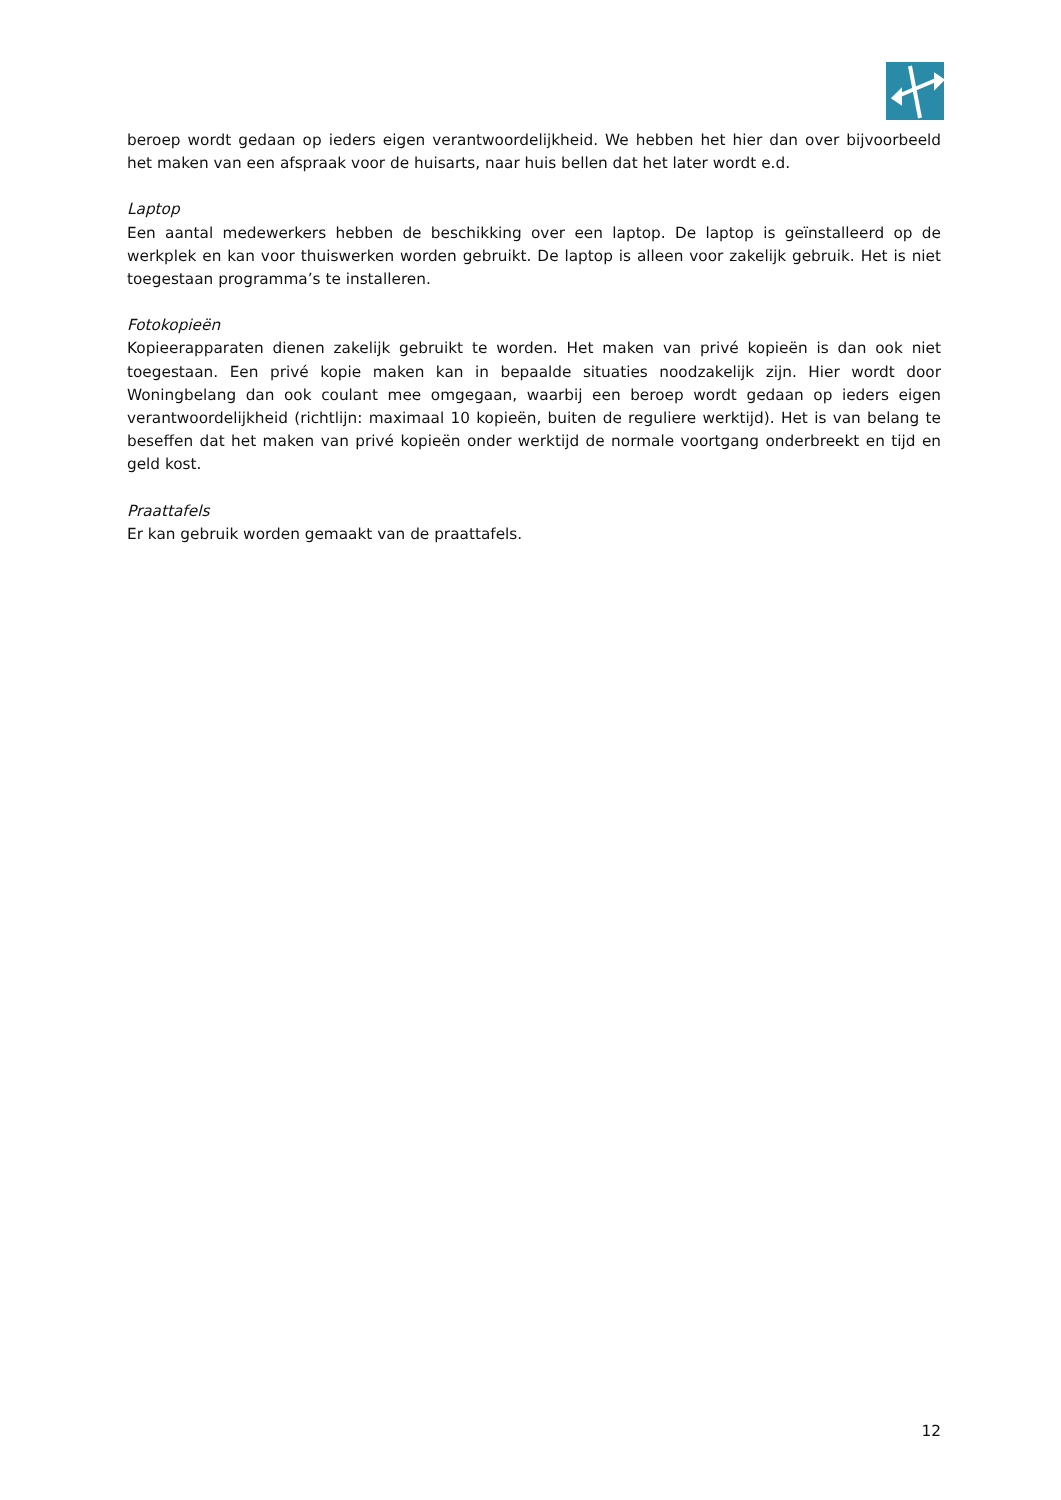beroep wordt gedaan op ieders eigen verantwoordelijkheid. We hebben het hier dan over bijvoorbeeld het maken van een afspraak voor de huisarts, naar huis bellen dat het later wordt e.d.
Laptop
Een aantal medewerkers hebben de beschikking over een laptop. De laptop is geïnstalleerd op de werkplek en kan voor thuiswerken worden gebruikt. De laptop is alleen voor zakelijk gebruik. Het is niet toegestaan programma’s te installeren.
Fotokopieën
Kopieerapparaten dienen zakelijk gebruikt te worden. Het maken van privé kopieën is dan ook niet toegestaan. Een privé kopie maken kan in bepaalde situaties noodzakelijk zijn. Hier wordt door Woningbelang dan ook coulant mee omgegaan, waarbij een beroep wordt gedaan op ieders eigen verantwoordelijkheid (richtlijn: maximaal 10 kopieën, buiten de reguliere werktijd). Het is van belang te beseffen dat het maken van privé kopieën onder werktijd de normale voortgang onderbreekt en tijd en geld kost.
Praattafels
Er kan gebruik worden gemaakt van de praattafels.
12